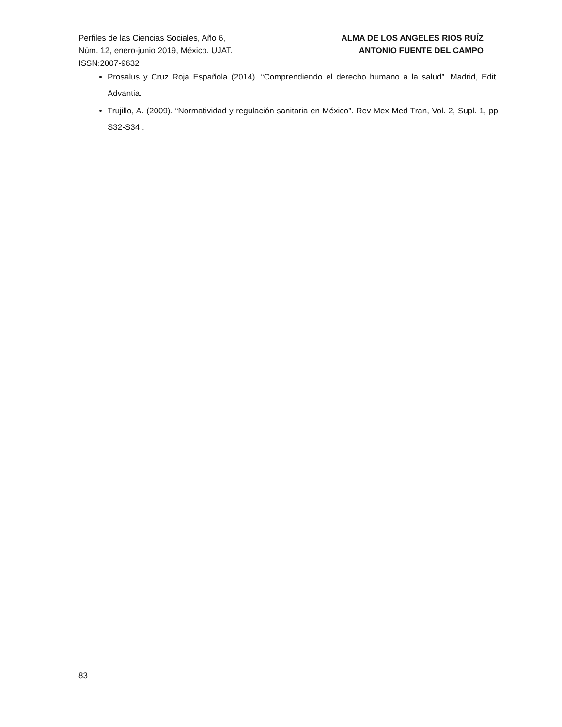Perfiles de las Ciencias Sociales, Año 6,
Núm. 12, enero-junio 2019, México. UJAT.
ISSN:2007-9632
ALMA DE LOS ANGELES RIOS RUÍZ
ANTONIO FUENTE DEL CAMPO
Prosalus y Cruz Roja Española (2014). “Comprendiendo el derecho humano a la salud”. Madrid, Edit. Advantia.
Trujillo, A. (2009). “Normatividad y regulación sanitaria en México”. Rev Mex Med Tran, Vol. 2, Supl. 1, pp S32-S34 .
83